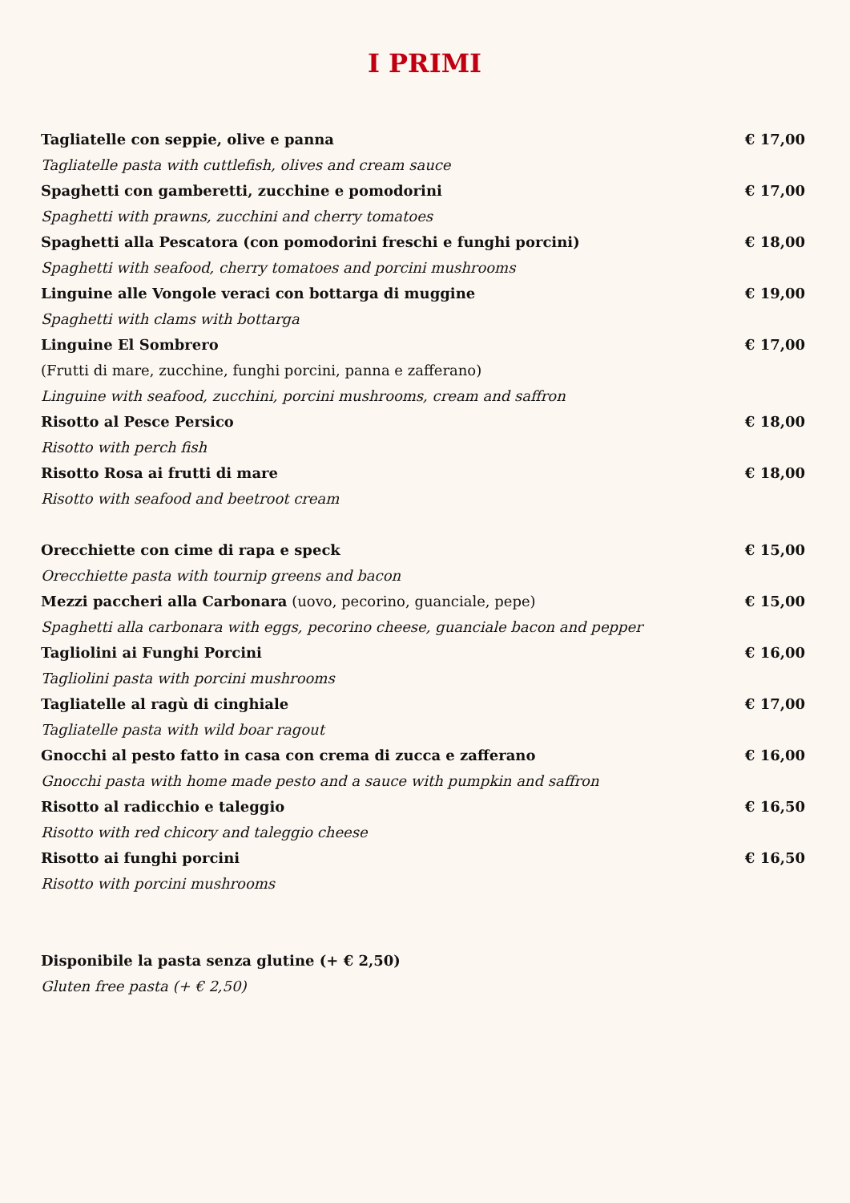I PRIMI
Tagliatelle con seppie, olive e panna € 17,00
Tagliatelle pasta with cuttlefish, olives and cream sauce
Spaghetti con gamberetti, zucchine e pomodorini € 17,00
Spaghetti with prawns, zucchini and cherry tomatoes
Spaghetti alla Pescatora (con pomodorini freschi e funghi porcini) € 18,00
Spaghetti with seafood, cherry tomatoes and porcini mushrooms
Linguine alle Vongole veraci con bottarga di muggine € 19,00
Spaghetti with clams with bottarga
Linguine El Sombrero € 17,00
(Frutti di mare, zucchine, funghi porcini, panna e zafferano)
Linguine with seafood, zucchini, porcini mushrooms, cream and saffron
Risotto al Pesce Persico € 18,00
Risotto with perch fish
Risotto Rosa ai frutti di mare € 18,00
Risotto with seafood and beetroot cream
Orecchiette con cime di rapa e speck € 15,00
Orecchiette pasta with tournip greens and bacon
Mezzi paccheri alla Carbonara (uovo, pecorino, guanciale, pepe) € 15,00
Spaghetti alla carbonara with eggs, pecorino cheese, guanciale bacon and pepper
Tagliolini ai Funghi Porcini € 16,00
Tagliolini pasta with porcini mushrooms
Tagliatelle al ragù di cinghiale € 17,00
Tagliatelle pasta with wild boar ragout
Gnocchi al pesto fatto in casa con crema di zucca e zafferano € 16,00
Gnocchi pasta with home made pesto and a sauce with pumpkin and saffron
Risotto al radicchio e taleggio € 16,50
Risotto with red chicory and taleggio cheese
Risotto ai funghi porcini € 16,50
Risotto with porcini mushrooms
Disponibile la pasta senza glutine (+ € 2,50)
Gluten free pasta (+ € 2,50)